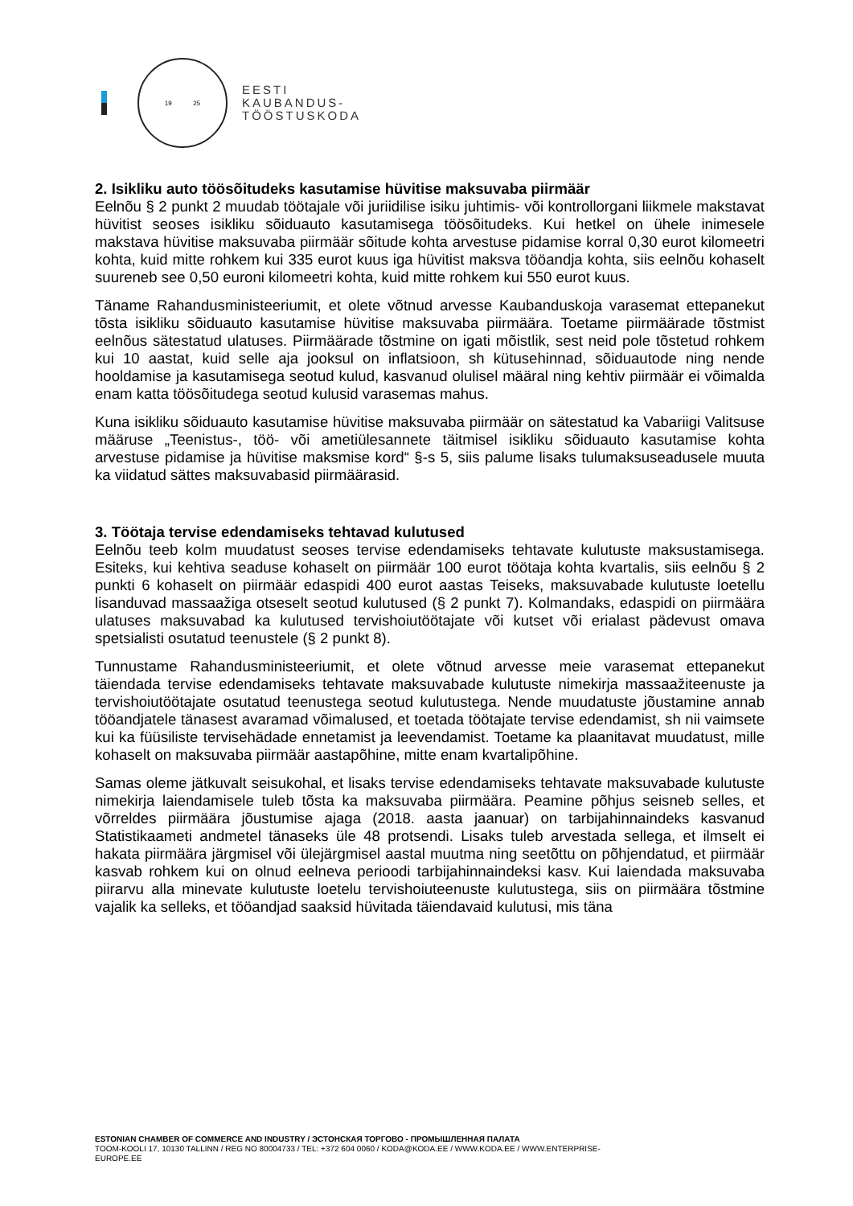19 25
EESTI
KAUBANDUS-
TÖÖSTUSKODA
2. Isikliku auto töösõitudeks kasutamise hüvitise maksuvaba piirmäär
Eelnõu § 2 punkt 2 muudab töötajale või juriidilise isiku juhtimis- või kontrollorgani liikmele makstavat hüvitist seoses isikliku sõiduauto kasutamisega töösõitudeks. Kui hetkel on ühele inimesele makstava hüvitise maksuvaba piirmäär sõitude kohta arvestuse pidamise korral 0,30 eurot kilomeetri kohta, kuid mitte rohkem kui 335 eurot kuus iga hüvitist maksva tööandja kohta, siis eelnõu kohaselt suureneb see 0,50 euroni kilomeetri kohta, kuid mitte rohkem kui 550 eurot kuus.
Täname Rahandusministeeriumit, et olete võtnud arvesse Kaubanduskoja varasemat ettepanekut tõsta isikliku sõiduauto kasutamise hüvitise maksuvaba piirmäära. Toetame piirmäärade tõstmist eelnõus sätestatud ulatuses. Piirmäärade tõstmine on igati mõistlik, sest neid pole tõstetud rohkem kui 10 aastat, kuid selle aja jooksul on inflatsioon, sh kütusehinnad, sõiduautode ning nende hooldamise ja kasutamisega seotud kulud, kasvanud olulisel määral ning kehtiv piirmäär ei võimalda enam katta töösõitudega seotud kulusid varasemas mahus.
Kuna isikliku sõiduauto kasutamise hüvitise maksuvaba piirmäär on sätestatud ka Vabariigi Valitsuse määruse „Teenistus-, töö- või ametiülesannete täitmisel isikliku sõiduauto kasutamise kohta arvestuse pidamise ja hüvitise maksmise kord“ §-s 5, siis palume lisaks tulumaksuseadusele muuta ka viidatud sättes maksuvabasid piirmäärasid.
3. Töötaja tervise edendamiseks tehtavad kulutused
Eelnõu teeb kolm muudatust seoses tervise edendamiseks tehtavate kulutuste maksustamisega. Esiteks, kui kehtiva seaduse kohaselt on piirmäär 100 eurot töötaja kohta kvartalis, siis eelnõu § 2 punkti 6 kohaselt on piirmäär edaspidi 400 eurot aastas Teiseks, maksuvabade kulutuste loetellu lisanduvad massaažiga otseselt seotud kulutused (§ 2 punkt 7). Kolmandaks, edaspidi on piirmäära ulatuses maksuvabad ka kulutused tervishoiutöötajate või kutset või erialast pädevust omava spetsialisti osutatud teenustele (§ 2 punkt 8).
Tunnustame Rahandusministeeriumit, et olete võtnud arvesse meie varasemat ettepanekut täiendada tervise edendamiseks tehtavate maksuvabade kulutuste nimekirja massaažiteenuste ja tervishoiutöötajate osutatud teenustega seotud kulutustega. Nende muudatuste jõustamine annab tööandjatele tänasest avaramad võimalused, et toetada töötajate tervise edendamist, sh nii vaimsete kui ka füüsiliste tervisehädade ennetamist ja leevendamist. Toetame ka plaanitavat muudatust, mille kohaselt on maksuvaba piirmäär aastapõhine, mitte enam kvartalipõhine.
Samas oleme jätkuvalt seisukohal, et lisaks tervise edendamiseks tehtavate maksuvabade kulutuste nimekirja laiendamisele tuleb tõsta ka maksuvaba piirmäära. Peamine põhjus seisneb selles, et võrreldes piirmäära jõustumise ajaga (2018. aasta jaanuar) on tarbijahinnaindeks kasvanud Statistikaameti andmetel tänaseks üle 48 protsendi. Lisaks tuleb arvestada sellega, et ilmselt ei hakata piirmäära järgmisel või ülejärgmisel aastal muutma ning seetõttu on põhjendatud, et piirmäär kasvab rohkem kui on olnud eelneva perioodi tarbijahinnaindeksi kasv. Kui laiendada maksuvaba piirarvu alla minevate kulutuste loetelu tervishoiuteenuste kulutustega, siis on piirmäära tõstmine vajalik ka selleks, et tööandjad saaksid hüvitada täiendavaid kulutusi, mis täna
ESTONIAN CHAMBER OF COMMERCE AND INDUSTRY / ЭСТОНСКАЯ ТОРГОВО - ПРОМЫШЛЕННАЯ ПАЛАТА
TOOM-KOOLI 17, 10130 TALLINN / REG NO 80004733 / TEL: +372 604 0060 / KODA@KODA.EE / WWW.KODA.EE / WWW.ENTERPRISE-
EUROPE.EE